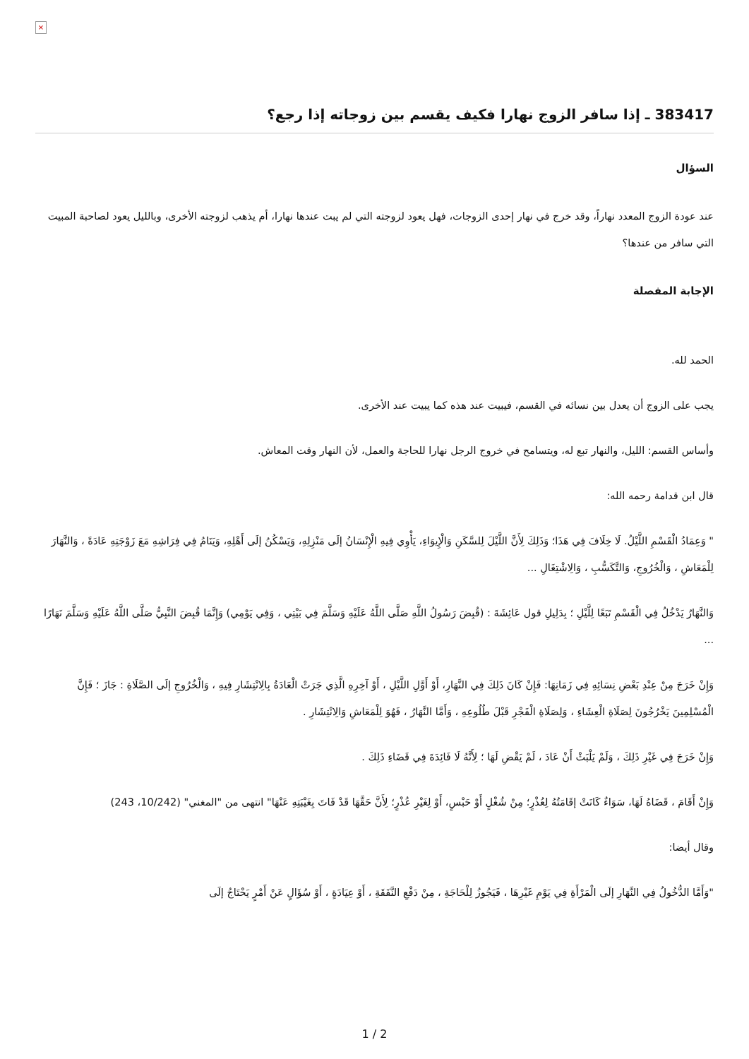×
383417 ـ إذا سافر الزوج نهارا فكيف يقسم بين زوجاته إذا رجع؟
السؤال
عند عودة الزوج المعدد نهاراً، وقد خرج في نهار إحدى الزوجات، فهل يعود لزوجته التي لم يبت عندها نهارا، أم يذهب لزوجته الأخرى، وبالليل يعود لصاحبة المبيت التي سافر من عندها؟
الإجابة المفصلة
الحمد لله.
يجب على الزوج أن يعدل بين نسائه في القسم، فيبيت عند هذه كما يبيت عند الأخرى.
وأساس القسم: الليل، والنهار تبع له، ويتسامح في خروج الرجل نهارا للحاجة والعمل، لأن النهار وقت المعاش.
قال ابن قدامة رحمه الله:
" وَعِمَادُ الْقَسْمِ اللَّيْلُ. لَا خِلَافَ فِي هَذَا؛ وَذَلِكَ لِأَنَّ اللَّيْلَ لِلسَّكَنِ وَالْإِيوَاءِ، يَأْوِي فِيهِ الْإِنْسَانُ إلَى مَنْزِلِهِ، وَيَسْكُنُ إلَى أَهْلِهِ، وَيَنَامُ فِي فِرَاشِهِ مَعَ زَوْجَتِهِ عَادَةً ، وَالنَّهَارَ لِلْمَعَاشِ ، وَالْخُرُوجِ، وَالتَّكَسُّبِ ، وَالِاشْتِغَالِ ...
وَالنَّهَارُ يَدْخُلُ فِي الْقَسْمِ تَبَعًا لِلَّيْلِ ؛ بِدَلِيلِ قول عَائِشَةَ : (قُبِضَ رَسُولُ اللَّهِ صَلَّى اللَّهُ عَلَيْهِ وَسَلَّمَ فِي بَيْتِي ، وَفِي يَوْمِي) وَإِنَّمَا قُبِضَ النَّبِيُّ صَلَّى اللَّهُ عَلَيْهِ وَسَلَّمَ نَهَارًا ...
وَإِنْ خَرَجَ مِنْ عِنْدِ بَعْضِ نِسَائِهِ فِي زَمَانِهَا: فَإِنْ كَانَ ذَلِكَ فِي النَّهَارِ، أَوْ أَوَّلِ اللَّيْلِ ، أَوْ آخِرِهِ الَّذِي جَرَتْ الْعَادَةُ بِالِانْتِشَارِ فِيهِ ، وَالْخُرُوجِ إلَى الصَّلَاةِ : جَازَ ؛ فَإِنَّ الْمُسْلِمِينَ يَخْرُجُونَ لِصَلَاةِ الْعِشَاءِ ، وَلِصَلَاةِ الْفَجْرِ قَبْلَ طُلُوعِهِ ، وَأَمَّا النَّهَارُ ، فَهُوَ لِلْمَعَاشِ وَالِانْتِشَارِ .
وَإِنْ خَرَجَ فِي غَيْرِ ذَلِكَ ، وَلَمْ يَلْبَثْ أَنْ عَادَ ، لَمْ يَقْضِ لَهَا ؛ لِأَنَّهُ لَا فَائِدَةَ فِي قَضَاءِ ذَلِكَ .
وَإِنْ أَقَامَ ، قَضَاهُ لَهَا، سَوَاءٌ كَانَتْ إقَامَتُهُ لِعُذْرٍ؛ مِنْ شُغْلٍ أَوْ حَبْسٍ، أَوْ لِغَيْرِ عُذْرٍ؛ لِأَنَّ حَقَّهَا قَدْ فَاتَ بِغَيْبَتِهِ عَنْهَا" انتهى من "المغني" (10/242، 243)
وقال أيضا:
"وَأَمَّا الدُّخُولُ فِي النَّهَارِ إلَى الْمَرْأَةِ فِي يَوْمِ غَيْرِهَا ، فَيَجُوزُ لِلْحَاجَةِ ، مِنْ دَفْعِ النَّفَقَةِ ، أَوْ عِيَادَةٍ ، أَوْ سُؤَالٍ عَنْ أَمْرٍ يَحْتَاجُ إلَى
1 / 2